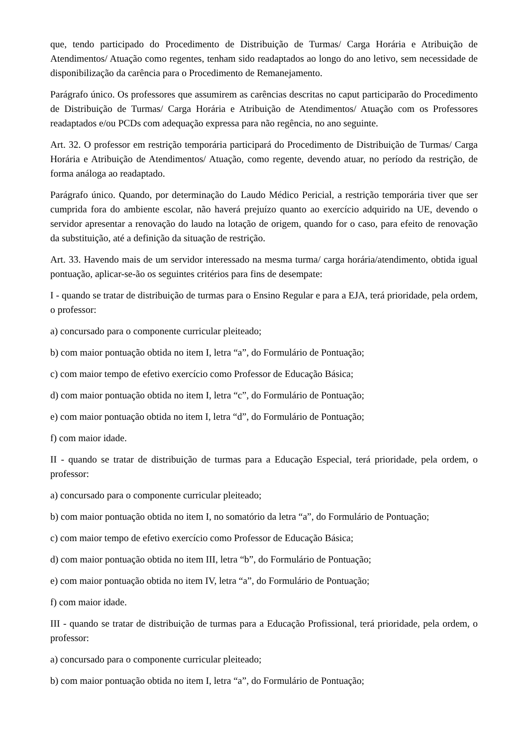que, tendo participado do Procedimento de Distribuição de Turmas/ Carga Horária e Atribuição de Atendimentos/ Atuação como regentes, tenham sido readaptados ao longo do ano letivo, sem necessidade de disponibilização da carência para o Procedimento de Remanejamento.
Parágrafo único. Os professores que assumirem as carências descritas no caput participarão do Procedimento de Distribuição de Turmas/ Carga Horária e Atribuição de Atendimentos/ Atuação com os Professores readaptados e/ou PCDs com adequação expressa para não regência, no ano seguinte.
Art. 32. O professor em restrição temporária participará do Procedimento de Distribuição de Turmas/ Carga Horária e Atribuição de Atendimentos/ Atuação, como regente, devendo atuar, no período da restrição, de forma análoga ao readaptado.
Parágrafo único. Quando, por determinação do Laudo Médico Pericial, a restrição temporária tiver que ser cumprida fora do ambiente escolar, não haverá prejuízo quanto ao exercício adquirido na UE, devendo o servidor apresentar a renovação do laudo na lotação de origem, quando for o caso, para efeito de renovação da substituição, até a definição da situação de restrição.
Art. 33. Havendo mais de um servidor interessado na mesma turma/ carga horária/atendimento, obtida igual pontuação, aplicar-se-ão os seguintes critérios para fins de desempate:
I - quando se tratar de distribuição de turmas para o Ensino Regular e para a EJA, terá prioridade, pela ordem, o professor:
a) concursado para o componente curricular pleiteado;
b) com maior pontuação obtida no item I, letra “a”, do Formulário de Pontuação;
c) com maior tempo de efetivo exercício como Professor de Educação Básica;
d) com maior pontuação obtida no item I, letra “c”, do Formulário de Pontuação;
e) com maior pontuação obtida no item I, letra “d”, do Formulário de Pontuação;
f) com maior idade.
II - quando se tratar de distribuição de turmas para a Educação Especial, terá prioridade, pela ordem, o professor:
a) concursado para o componente curricular pleiteado;
b) com maior pontuação obtida no item I, no somatório da letra “a”, do Formulário de Pontuação;
c) com maior tempo de efetivo exercício como Professor de Educação Básica;
d) com maior pontuação obtida no item III, letra “b”, do Formulário de Pontuação;
e) com maior pontuação obtida no item IV, letra “a”, do Formulário de Pontuação;
f) com maior idade.
III - quando se tratar de distribuição de turmas para a Educação Profissional, terá prioridade, pela ordem, o professor:
a) concursado para o componente curricular pleiteado;
b) com maior pontuação obtida no item I, letra “a”, do Formulário de Pontuação;